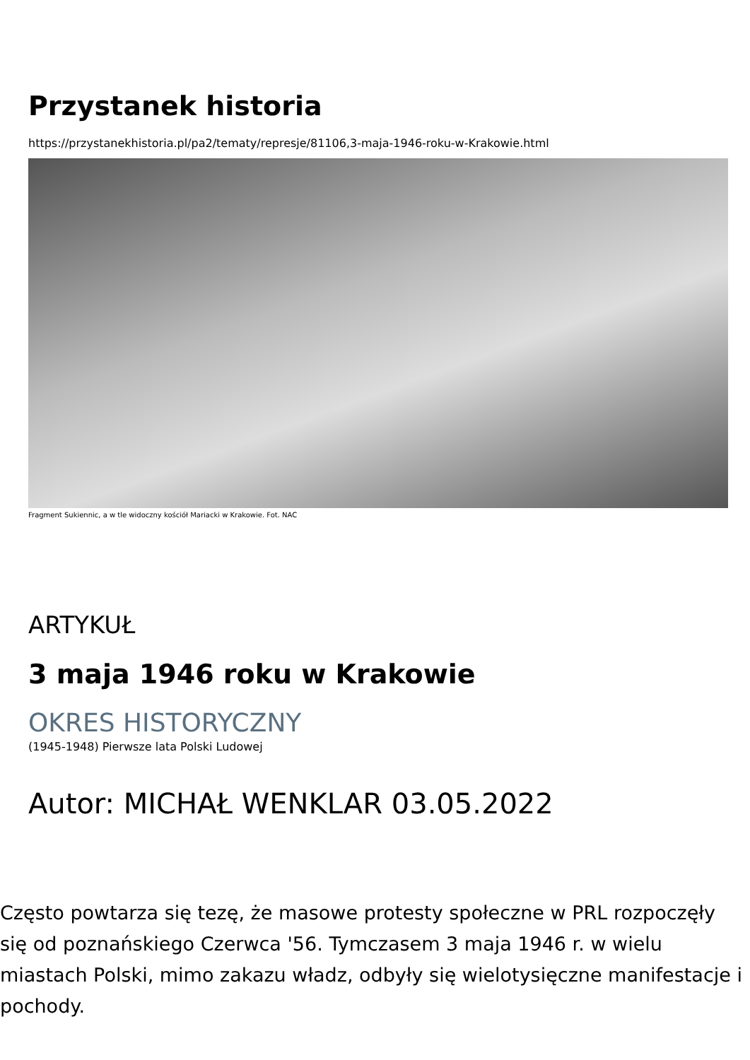Przystanek historia
https://przystanekhistoria.pl/pa2/tematy/represje/81106,3-maja-1946-roku-w-Krakowie.html
Fragment Sukiennic, a w tle widoczny kościół Mariacki w Krakowie. Fot. NAC
ARTYKUŁ
3 maja 1946 roku w Krakowie
OKRES HISTORYCZNY
(1945-1948) Pierwsze lata Polski Ludowej
Autor: MICHAŁ WENKLAR 03.05.2022
Często powtarza się tezę, że masowe protesty społeczne w PRL rozpoczęły się od poznańskiego Czerwca '56. Tymczasem 3 maja 1946 r. w wielu miastach Polski, mimo zakazu władz, odbyły się wielotysięczne manifestacje i pochody.